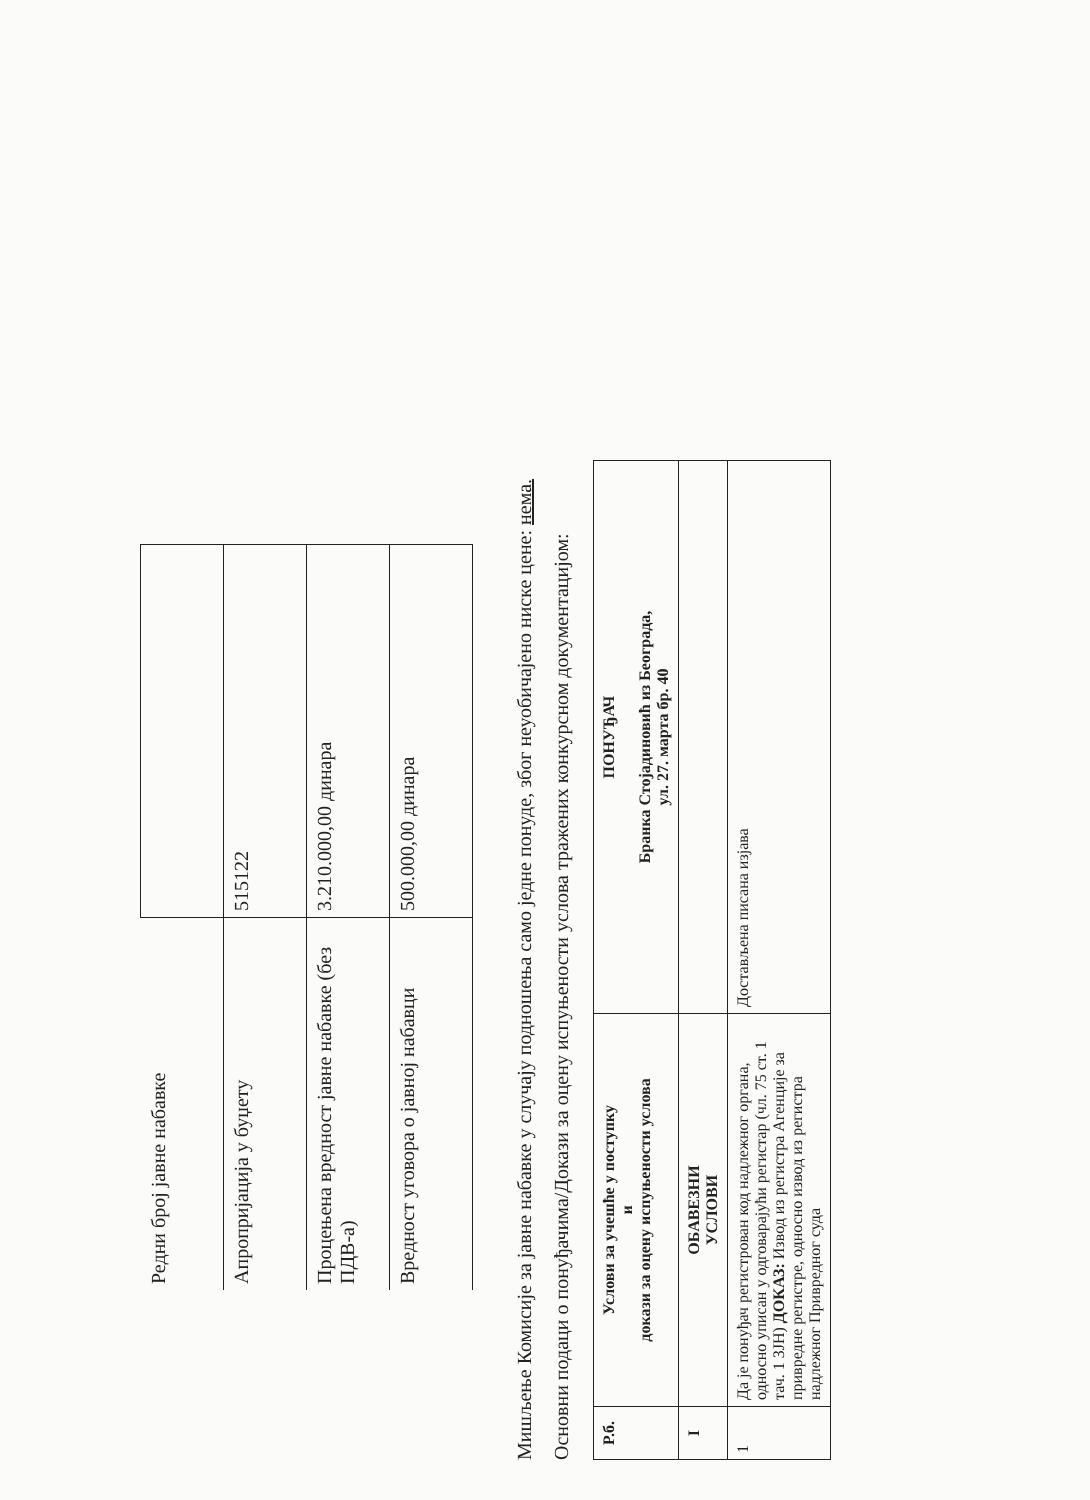| Редни број јавне набавке | |
| Апропријација у буџету | 515122 |
| Процењена вредност јавне набавке (без ПДВ-а) | 3.210.000,00 динара |
| Вредност уговора о јавној набавци | 500.000,00 динара |
Мишљење Комисије за јавне набавке у случају подношења само једне понуде, због неуобичајено ниске цене: нема.
Основни подаци о понуђачима/Докази за оцену испуњености услова тражених конкурсном документацијом:
| Р.б. | Услови за учешће у поступку и докази за оцену испуњености услова | ПОНУЂАЧ Бранка Стојадиновић из Београда, ул. 27. марта бр. 40 |
| --- | --- | --- |
| I | ОБАВЕЗНИ УСЛОВИ | |
| 1 | Да је понуђач регистрован код надлежног органа, односно уписан у одговарајући регистар (чл. 75 ст. 1 тач. 1 ЗЈН) ДОКАЗ: Извод из регистра Агенције за привредне регистре, односно извод из регистра надлежног Привредног суда | Достављена писана изјава |